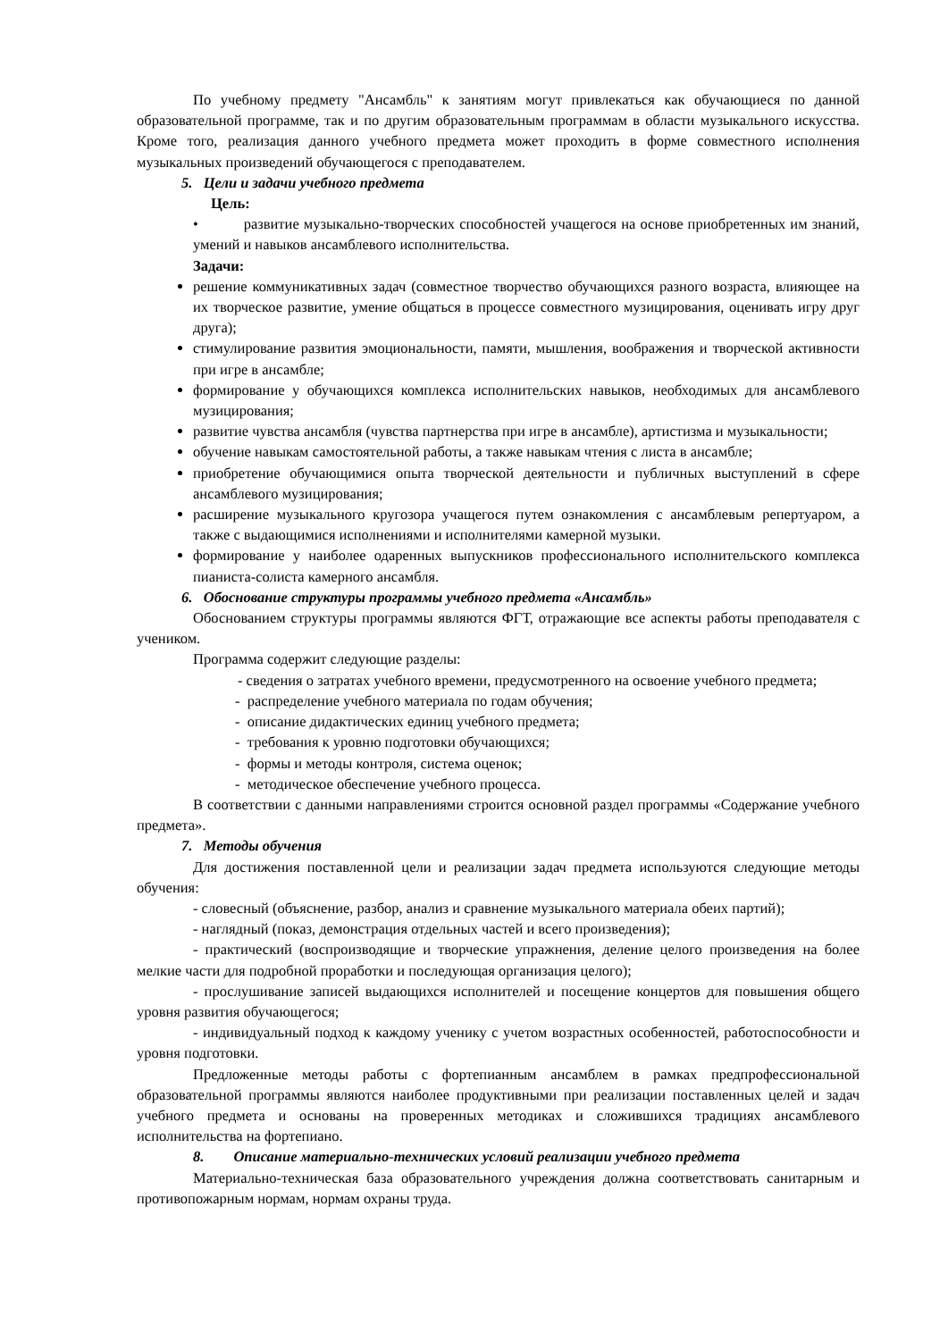По учебному предмету "Ансамбль" к занятиям могут привлекаться как обучающиеся по данной образовательной программе, так и по другим образовательным программам в области музыкального искусства. Кроме того, реализация данного учебного предмета может проходить в форме совместного исполнения музыкальных произведений обучающегося с преподавателем.
5. Цели и задачи учебного предмета
Цель:
• развитие музыкально-творческих способностей учащегося на основе приобретенных им знаний, умений и навыков ансамблевого исполнительства.
Задачи:
решение коммуникативных задач (совместное творчество обучающихся разного возраста, влияющее на их творческое развитие, умение общаться в процессе совместного музицирования, оценивать игру друг друга);
стимулирование развития эмоциональности, памяти, мышления, воображения и творческой активности при игре в ансамбле;
формирование у обучающихся комплекса исполнительских навыков, необходимых для ансамблевого музицирования;
развитие чувства ансамбля (чувства партнерства при игре в ансамбле), артистизма и музыкальности;
обучение навыкам самостоятельной работы, а также навыкам чтения с листа в ансамбле;
приобретение обучающимися опыта творческой деятельности и публичных выступлений в сфере ансамблевого музицирования;
расширение музыкального кругозора учащегося путем ознакомления с ансамблевым репертуаром, а также с выдающимися исполнениями и исполнителями камерной музыки.
формирование у наиболее одаренных выпускников профессионального исполнительского комплекса пианиста-солиста камерного ансамбля.
6. Обоснование структуры программы учебного предмета «Ансамбль»
Обоснованием структуры программы являются ФГТ, отражающие все аспекты работы преподавателя с учеником.
Программа содержит следующие разделы:
- сведения о затратах учебного времени, предусмотренного на освоение учебного предмета;
- распределение учебного материала по годам обучения;
- описание дидактических единиц учебного предмета;
- требования к уровню подготовки обучающихся;
- формы и методы контроля, система оценок;
- методическое обеспечение учебного процесса.
В соответствии с данными направлениями строится основной раздел программы «Содержание учебного предмета».
7. Методы обучения
Для достижения поставленной цели и реализации задач предмета используются следующие методы обучения:
- словесный (объяснение, разбор, анализ и сравнение музыкального материала обеих партий);
- наглядный (показ, демонстрация отдельных частей и всего произведения);
- практический (воспроизводящие и творческие упражнения, деление целого произведения на более мелкие части для подробной проработки и последующая организация целого);
- прослушивание записей выдающихся исполнителей и посещение концертов для повышения общего уровня развития обучающегося;
- индивидуальный подход к каждому ученику с учетом возрастных особенностей, работоспособности и уровня подготовки.
Предложенные методы работы с фортепианным ансамблем в рамках предпрофессиональной образовательной программы являются наиболее продуктивными при реализации поставленных целей и задач учебного предмета и основаны на проверенных методиках и сложившихся традициях ансамблевого исполнительства на фортепиано.
8. Описание материально-технических условий реализации учебного предмета
Материально-техническая база образовательного учреждения должна соответствовать санитарным и противопожарным нормам, нормам охраны труда.